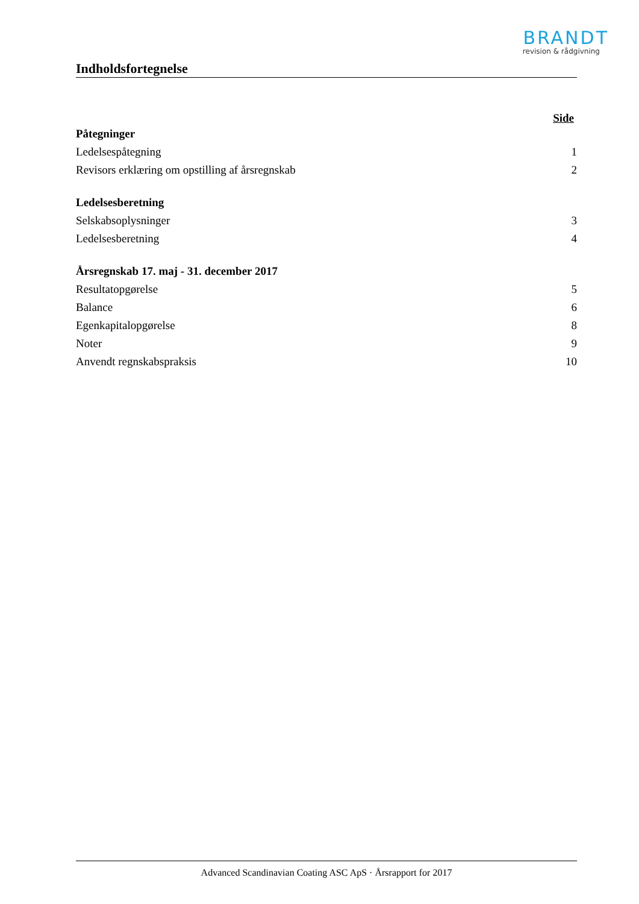BRANDT
revision & rådgivning
Indholdsfortegnelse
Side
Påtegninger
Ledelsespåtegning 1
Revisors erklæring om opstilling af årsregnskab 2
Ledelsesberetning
Selskabsoplysninger 3
Ledelsesberetning 4
Årsregnskab 17. maj - 31. december 2017
Resultatopgørelse 5
Balance 6
Egenkapitalopgørelse 8
Noter 9
Anvendt regnskabspraksis 10
Advanced Scandinavian Coating ASC ApS · Årsrapport for 2017